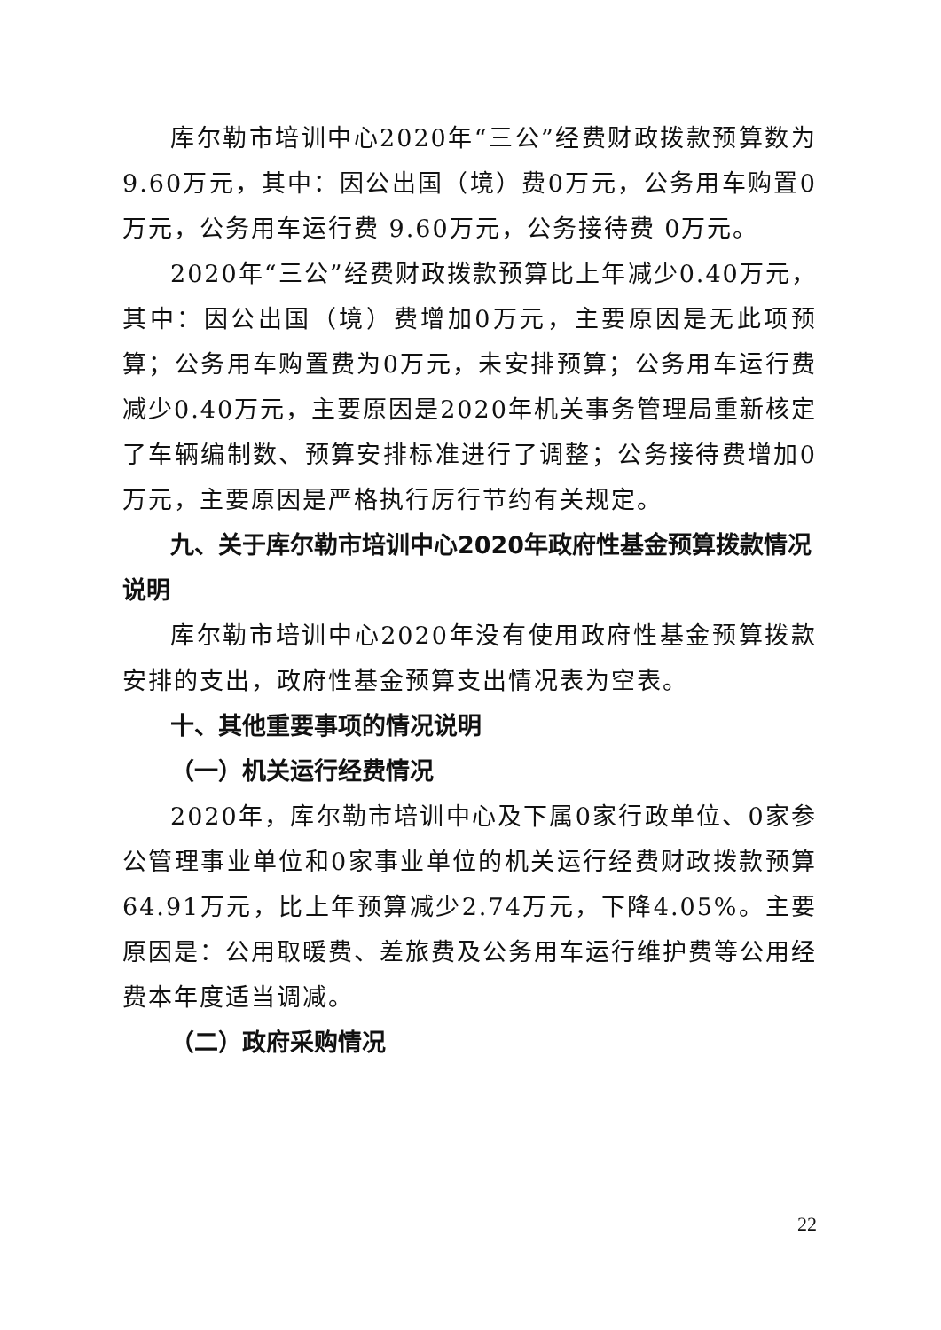库尔勒市培训中心2020年“三公”经费财政拨款预算数为9.60万元，其中：因公出国（境）费0万元，公务用车购置0万元，公务用车运行费 9.60万元，公务接待费 0万元。
2020年“三公”经费财政拨款预算比上年减少0.40万元，其中：因公出国（境）费增加0万元，主要原因是无此项预算；公务用车购置费为0万元，未安排预算；公务用车运行费减少0.40万元，主要原因是2020年机关事务管理局重新核定了车辆编制数、预算安排标准进行了调整；公务接待费增加0万元，主要原因是严格执行厉行节约有关规定。
九、关于库尔勒市培训中心2020年政府性基金预算拨款情况说明
库尔勒市培训中心2020年没有使用政府性基金预算拨款安排的支出，政府性基金预算支出情况表为空表。
十、其他重要事项的情况说明
（一）机关运行经费情况
2020年，库尔勒市培训中心及下属0家行政单位、0家参公管理事业单位和0家事业单位的机关运行经费财政拨款预算64.91万元，比上年预算减少2.74万元，下降4.05%。主要原因是：公用取暖费、差旅费及公务用车运行维护费等公用经费本年度适当调减。
（二）政府采购情况
22